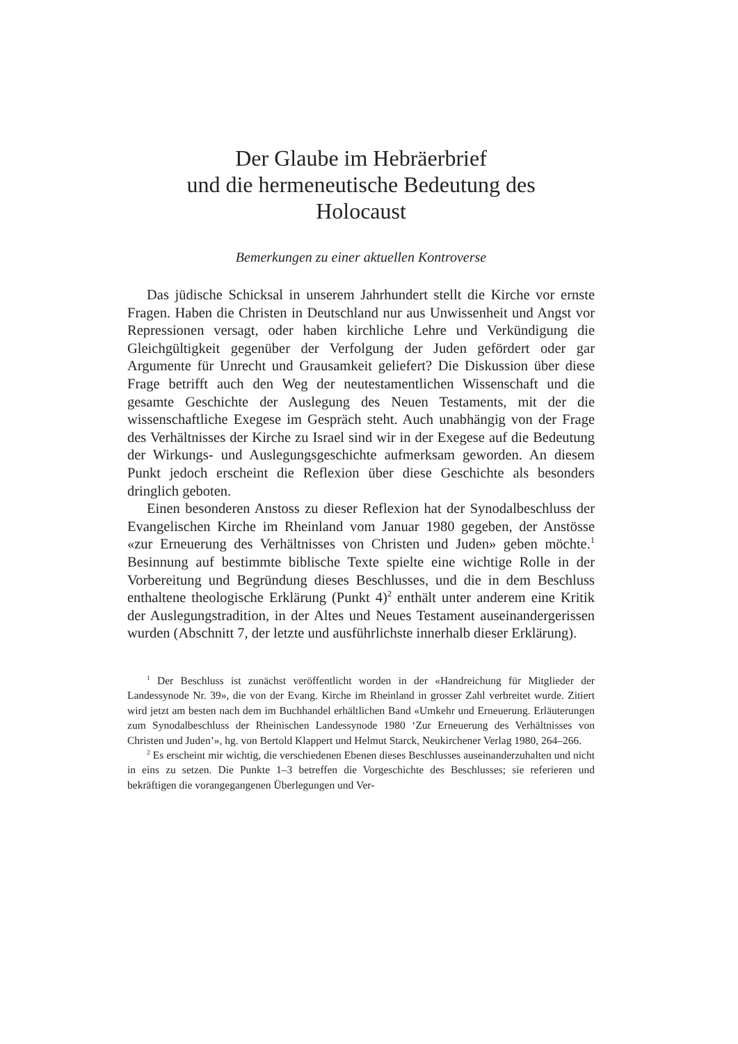Der Glaube im Hebräerbrief
und die hermeneutische Bedeutung des
Holocaust
Bemerkungen zu einer aktuellen Kontroverse
Das jüdische Schicksal in unserem Jahrhundert stellt die Kirche vor ernste Fragen. Haben die Christen in Deutschland nur aus Unwissenheit und Angst vor Repressionen versagt, oder haben kirchliche Lehre und Verkündigung die Gleichgültigkeit gegenüber der Verfolgung der Juden gefördert oder gar Argumente für Unrecht und Grausamkeit geliefert? Die Diskussion über diese Frage betrifft auch den Weg der neutestamentlichen Wissenschaft und die gesamte Geschichte der Auslegung des Neuen Testaments, mit der die wissenschaftliche Exegese im Gespräch steht. Auch unabhängig von der Frage des Verhältnisses der Kirche zu Israel sind wir in der Exegese auf die Bedeutung der Wirkungs- und Auslegungsgeschichte aufmerksam geworden. An diesem Punkt jedoch erscheint die Reflexion über diese Geschichte als besonders dringlich geboten.
Einen besonderen Anstoss zu dieser Reflexion hat der Synodalbeschluss der Evangelischen Kirche im Rheinland vom Januar 1980 gegeben, der Anstösse «zur Erneuerung des Verhältnisses von Christen und Juden» geben möchte.<sup>1</sup> Besinnung auf bestimmte biblische Texte spielte eine wichtige Rolle in der Vorbereitung und Begründung dieses Beschlusses, und die in dem Beschluss enthaltene theologische Erklärung (Punkt 4)<sup>2</sup> enthält unter anderem eine Kritik der Auslegungstradition, in der Altes und Neues Testament auseinandergerissen wurden (Abschnitt 7, der letzte und ausführlichste innerhalb dieser Erklärung).
<sup>1</sup> Der Beschluss ist zunächst veröffentlicht worden in der «Handreichung für Mitglieder der Landessynode Nr. 39», die von der Evang. Kirche im Rheinland in grosser Zahl verbreitet wurde. Zitiert wird jetzt am besten nach dem im Buchhandel erhältlichen Band «Umkehr und Erneuerung. Erläuterungen zum Synodalbeschluss der Rheinischen Landessynode 1980 ‘Zur Erneuerung des Verhältnisses von Christen und Juden’», hg. von Bertold Klappert und Helmut Starck, Neukirchener Verlag 1980, 264–266.
<sup>2</sup> Es erscheint mir wichtig, die verschiedenen Ebenen dieses Beschlusses auseinanderzuhalten und nicht in eins zu setzen. Die Punkte 1–3 betreffen die Vorgeschichte des Beschlusses; sie referieren und bekräftigen die vorangegangenen Überlegungen und Ver-